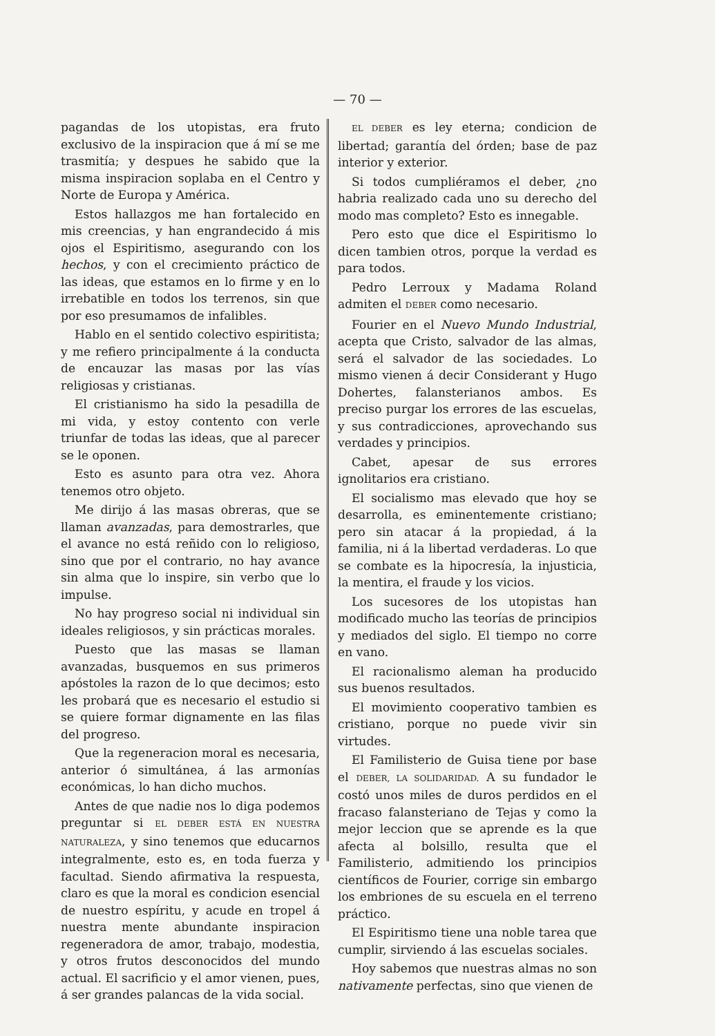— 70 —
pagandas de los utopistas, era fruto exclusivo de la inspiracion que á mí se me trasmitía; y despues he sabido que la misma inspiracion soplaba en el Centro y Norte de Europa y América.
Estos hallazgos me han fortalecido en mis creencias, y han engrandecido á mis ojos el Espiritismo, asegurando con los hechos, y con el crecimiento práctico de las ideas, que estamos en lo firme y en lo irrebatible en todos los terrenos, sin que por eso presumamos de infalibles.
Hablo en el sentido colectivo espiritista; y me refiero principalmente á la conducta de encauzar las masas por las vías religiosas y cristianas.
El cristianismo ha sido la pesadilla de mi vida, y estoy contento con verle triunfar de todas las ideas, que al parecer se le oponen.
Esto es asunto para otra vez. Ahora tenemos otro objeto.
Me dirijo á las masas obreras, que se llaman avanzadas, para demostrarles, que el avance no está reñido con lo religioso, sino que por el contrario, no hay avance sin alma que lo inspire, sin verbo que lo impulse.
No hay progreso social ni individual sin ideales religiosos, y sin prácticas morales.
Puesto que las masas se llaman avanzadas, busquemos en sus primeros apóstoles la razon de lo que decimos; esto les probará que es necesario el estudio si se quiere formar dignamente en las filas del progreso.
Que la regeneracion moral es necesaria, anterior ó simultánea, á las armonías económicas, lo han dicho muchos.
Antes de que nadie nos lo diga podemos preguntar si EL DEBER ESTÁ EN NUESTRA NATURALEZA, y sino tenemos que educarnos integralmente, esto es, en toda fuerza y facultad. Siendo afirmativa la respuesta, claro es que la moral es condicion esencial de nuestro espíritu, y acude en tropel á nuestra mente abundante inspiracion regeneradora de amor, trabajo, modestia, y otros frutos desconocidos del mundo actual. El sacrificio y el amor vienen, pues, á ser grandes palancas de la vida social.
EL DEBER es ley eterna; condicion de libertad; garantía del órden; base de paz interior y exterior.
Si todos cumpliéramos el deber, ¿no habria realizado cada uno su derecho del modo mas completo? Esto es innegable.
Pero esto que dice el Espiritismo lo dicen tambien otros, porque la verdad es para todos.
Pedro Lerroux y Madama Roland admiten el DEBER como necesario.
Fourier en el Nuevo Mundo Industrial, acepta que Cristo, salvador de las almas, será el salvador de las sociedades. Lo mismo vienen á decir Considerant y Hugo Dohertes, falansterianos ambos. Es preciso purgar los errores de las escuelas, y sus contradicciones, aprovechando sus verdades y principios.
Cabet, apesar de sus errores ignolitarios era cristiano.
El socialismo mas elevado que hoy se desarrolla, es eminentemente cristiano; pero sin atacar á la propiedad, á la familia, ni á la libertad verdaderas. Lo que se combate es la hipocresía, la injusticia, la mentira, el fraude y los vicios.
Los sucesores de los utopistas han modificado mucho las teorías de principios y mediados del siglo. El tiempo no corre en vano.
El racionalismo aleman ha producido sus buenos resultados.
El movimiento cooperativo tambien es cristiano, porque no puede vivir sin virtudes.
El Familisterio de Guisa tiene por base el DEBER, LA SOLIDARIDAD. A su fundador le costó unos miles de duros perdidos en el fracaso falansteriano de Tejas y como la mejor leccion que se aprende es la que afecta al bolsillo, resulta que el Familisterio, admitiendo los principios científicos de Fourier, corrige sin embargo los embriones de su escuela en el terreno práctico.
El Espiritismo tiene una noble tarea que cumplir, sirviendo á las escuelas sociales.
Hoy sabemos que nuestras almas no son nativamente perfectas, sino que vienen de